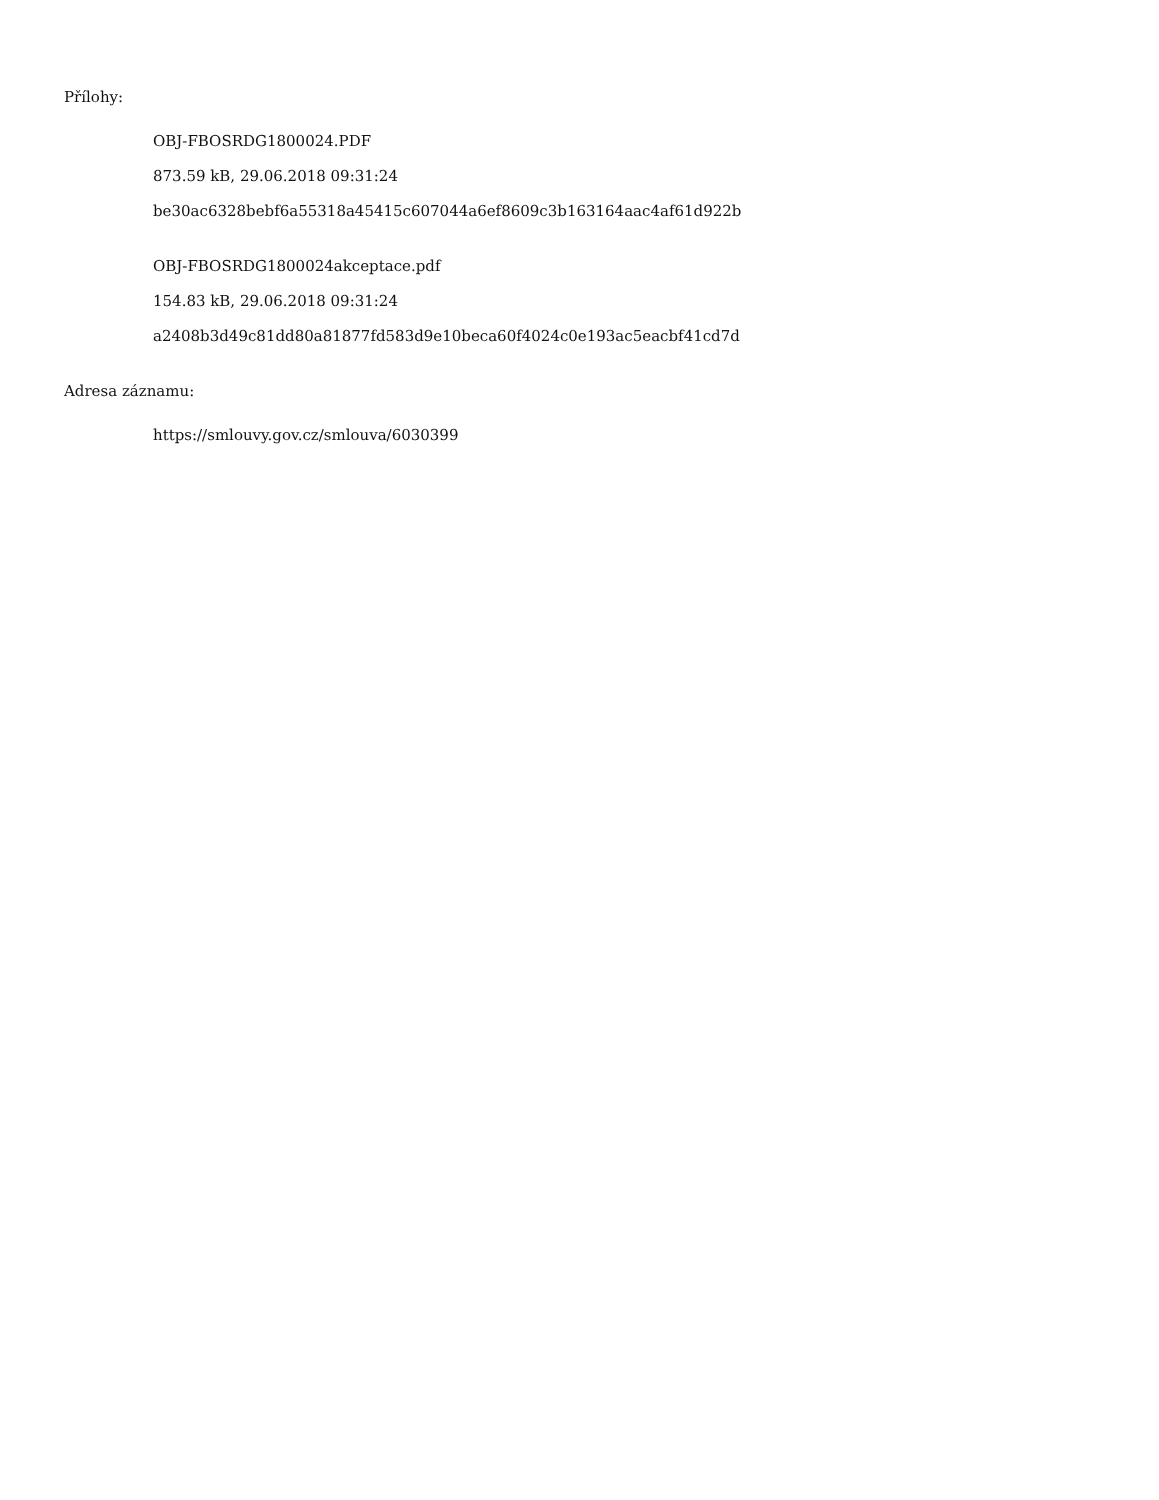Přílohy:
OBJ-FBOSRDG1800024.PDF
873.59 kB, 29.06.2018 09:31:24
be30ac6328bebf6a55318a45415c607044a6ef8609c3b163164aac4af61d922b
OBJ-FBOSRDG1800024akceptace.pdf
154.83 kB, 29.06.2018 09:31:24
a2408b3d49c81dd80a81877fd583d9e10beca60f4024c0e193ac5eacbf41cd7d
Adresa záznamu:
https://smlouvy.gov.cz/smlouva/6030399